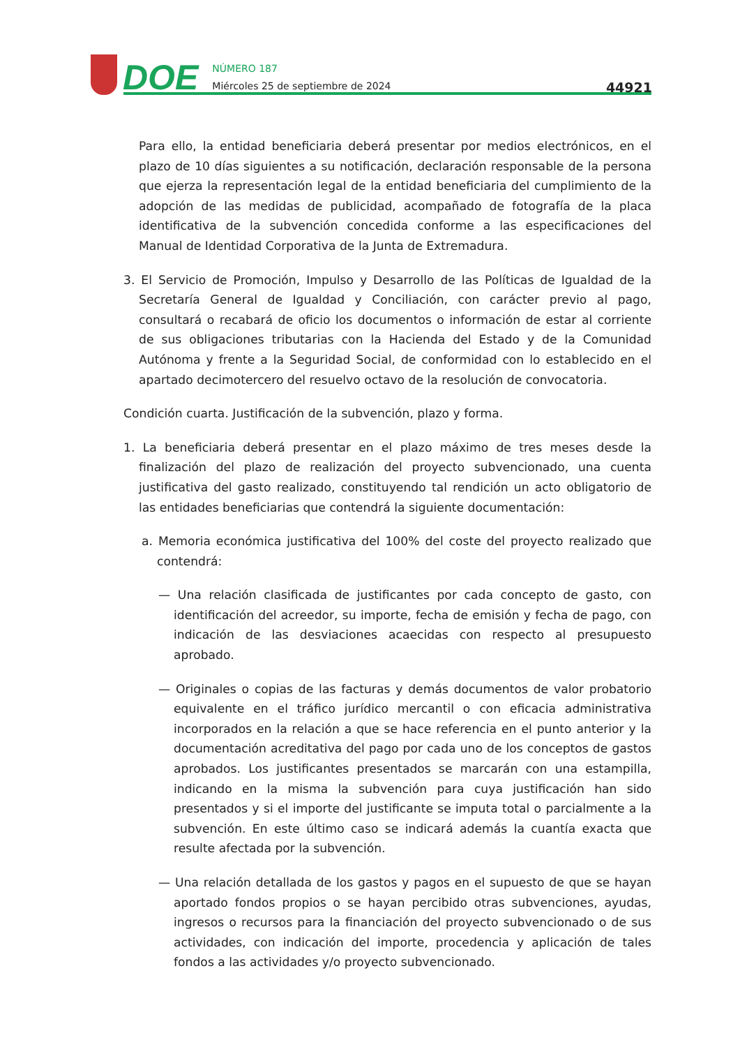DOE
NÚMERO 187
Miércoles 25 de septiembre de 2024
44921
Para ello, la entidad beneficiaria deberá presentar por medios electrónicos, en el plazo de 10 días siguientes a su notificación, declaración responsable de la persona que ejerza la representación legal de la entidad beneficiaria del cumplimiento de la adopción de las medidas de publicidad, acompañado de fotografía de la placa identificativa de la subvención concedida conforme a las especificaciones del Manual de Identidad Corporativa de la Junta de Extremadura.
3. El Servicio de Promoción, Impulso y Desarrollo de las Políticas de Igualdad de la Secretaría General de Igualdad y Conciliación, con carácter previo al pago, consultará o recabará de oficio los documentos o información de estar al corriente de sus obligaciones tributarias con la Hacienda del Estado y de la Comunidad Autónoma y frente a la Seguridad Social, de conformidad con lo establecido en el apartado decimotercero del resuelvo octavo de la resolución de convocatoria.
Condición cuarta. Justificación de la subvención, plazo y forma.
1. La beneficiaria deberá presentar en el plazo máximo de tres meses desde la finalización del plazo de realización del proyecto subvencionado, una cuenta justificativa del gasto realizado, constituyendo tal rendición un acto obligatorio de las entidades beneficiarias que contendrá la siguiente documentación:
a. Memoria económica justificativa del 100% del coste del proyecto realizado que contendrá:
— Una relación clasificada de justificantes por cada concepto de gasto, con identificación del acreedor, su importe, fecha de emisión y fecha de pago, con indicación de las desviaciones acaecidas con respecto al presupuesto aprobado.
— Originales o copias de las facturas y demás documentos de valor probatorio equivalente en el tráfico jurídico mercantil o con eficacia administrativa incorporados en la relación a que se hace referencia en el punto anterior y la documentación acreditativa del pago por cada uno de los conceptos de gastos aprobados. Los justificantes presentados se marcarán con una estampilla, indicando en la misma la subvención para cuya justificación han sido presentados y si el importe del justificante se imputa total o parcialmente a la subvención. En este último caso se indicará además la cuantía exacta que resulte afectada por la subvención.
— Una relación detallada de los gastos y pagos en el supuesto de que se hayan aportado fondos propios o se hayan percibido otras subvenciones, ayudas, ingresos o recursos para la financiación del proyecto subvencionado o de sus actividades, con indicación del importe, procedencia y aplicación de tales fondos a las actividades y/o proyecto subvencionado.